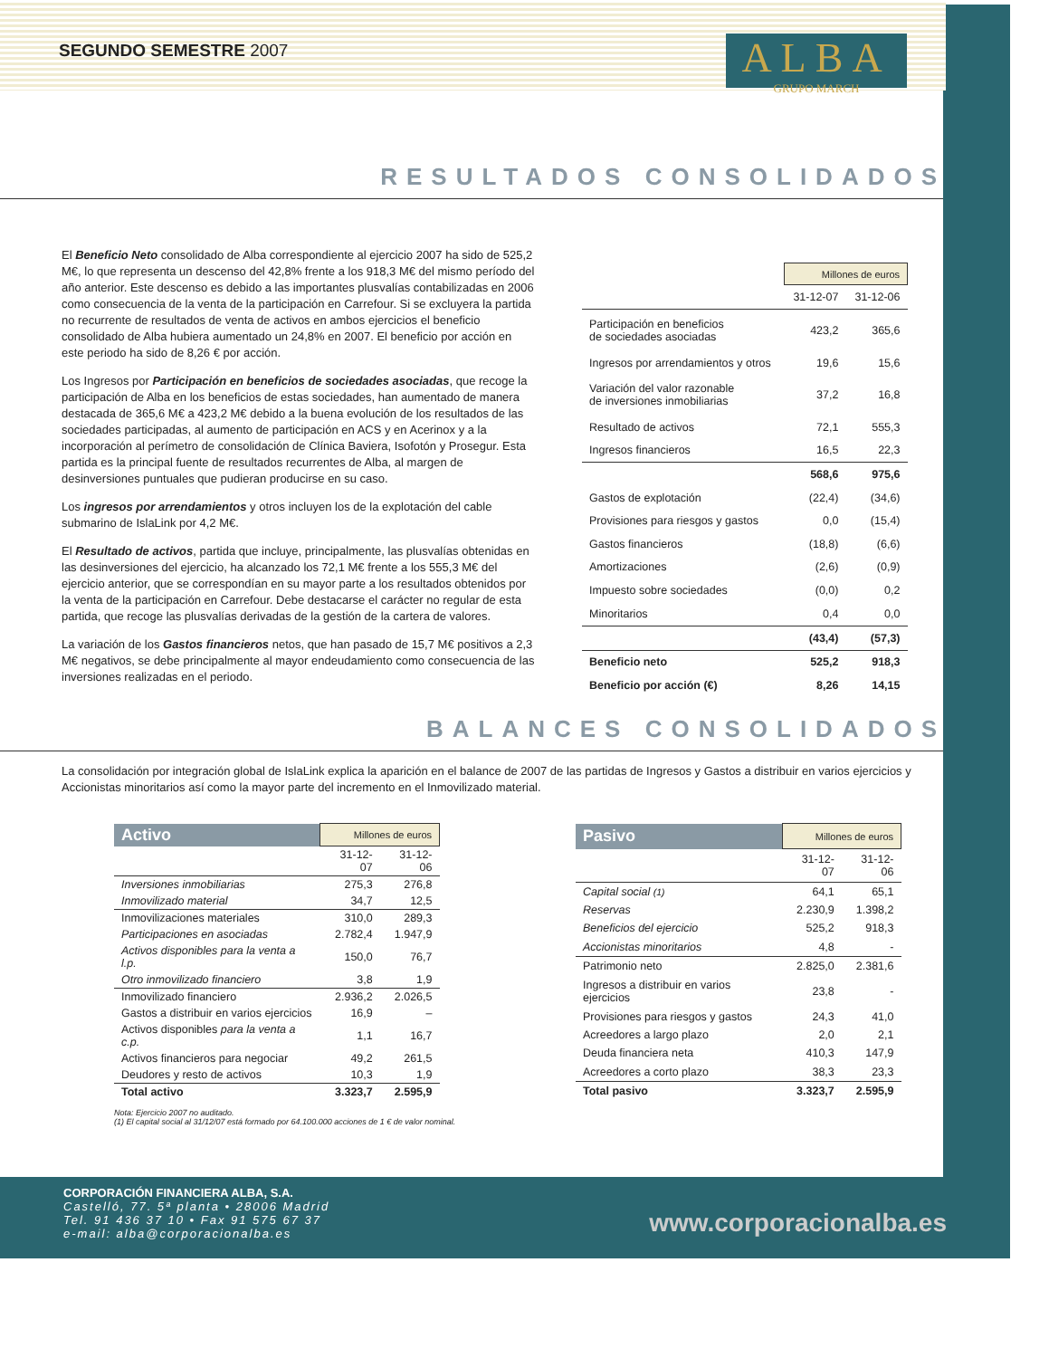SEGUNDO SEMESTRE 2007
ALBA
GRUPO MARCH
RESULTADOS CONSOLIDADOS
El Beneficio Neto consolidado de Alba correspondiente al ejercicio 2007 ha sido de 525,2 M€, lo que representa un descenso del 42,8% frente a los 918,3 M€ del mismo período del año anterior. Este descenso es debido a las importantes plusvalías contabilizadas en 2006 como consecuencia de la venta de la participación en Carrefour. Si se excluyera la partida no recurrente de resultados de venta de activos en ambos ejercicios el beneficio consolidado de Alba hubiera aumentado un 24,8% en 2007. El beneficio por acción en este periodo ha sido de 8,26 € por acción.
Los Ingresos por Participación en beneficios de sociedades asociadas, que recoge la participación de Alba en los beneficios de estas sociedades, han aumentado de manera destacada de 365,6 M€ a 423,2 M€ debido a la buena evolución de los resultados de las sociedades participadas, al aumento de participación en ACS y en Acerinox y a la incorporación al perímetro de consolidación de Clínica Baviera, Isofotón y Prosegur. Esta partida es la principal fuente de resultados recurrentes de Alba, al margen de desinversiones puntuales que pudieran producirse en su caso.
Los ingresos por arrendamientos y otros incluyen los de la explotación del cable submarino de IslaLink por 4,2 M€.
El Resultado de activos, partida que incluye, principalmente, las plusvalías obtenidas en las desinversiones del ejercicio, ha alcanzado los 72,1 M€ frente a los 555,3 M€ del ejercicio anterior, que se correspondían en su mayor parte a los resultados obtenidos por la venta de la participación en Carrefour. Debe destacarse el carácter no regular de esta partida, que recoge las plusvalías derivadas de la gestión de la cartera de valores.
La variación de los Gastos financieros netos, que han pasado de 15,7 M€ positivos a 2,3 M€ negativos, se debe principalmente al mayor endeudamiento como consecuencia de las inversiones realizadas en el periodo.
| | Millones de euros | |
| | 31-12-07 | 31-12-06 |
| Participación en beneficios de sociedades asociadas | 423,2 | 365,6 |
| Ingresos por arrendamientos y otros | 19,6 | 15,6 |
| Variación del valor razonable de inversiones inmobiliarias | 37,2 | 16,8 |
| Resultado de activos | 72,1 | 555,3 |
| Ingresos financieros | 16,5 | 22,3 |
| | 568,6 | 975,6 |
| Gastos de explotación | (22,4) | (34,6) |
| Provisiones para riesgos y gastos | 0,0 | (15,4) |
| Gastos financieros | (18,8) | (6,6) |
| Amortizaciones | (2,6) | (0,9) |
| Impuesto sobre sociedades | (0,0) | 0,2 |
| Minoritarios | 0,4 | 0,0 |
| | (43,4) | (57,3) |
| Beneficio neto | 525,2 | 918,3 |
| Beneficio por acción (€) | 8,26 | 14,15 |
BALANCES CONSOLIDADOS
La consolidación por integración global de IslaLink explica la aparición en el balance de 2007 de las partidas de Ingresos y Gastos a distribuir en varios ejercicios y Accionistas minoritarios así como la mayor parte del incremento en el Inmovilizado material.
| Activo | Millones de euros | |
| --- | --- | --- |
| | 31-12-07 | 31-12-06 |
| Inversiones inmobiliarias | 275,3 | 276,8 |
| Inmovilizado material | 34,7 | 12,5 |
| Inmovilizaciones materiales | 310,0 | 289,3 |
| Participaciones en asociadas | 2.782,4 | 1.947,9 |
| Activos disponibles para la venta a l.p. | 150,0 | 76,7 |
| Otro inmovilizado financiero | 3,8 | 1,9 |
| Inmovilizado financiero | 2.936,2 | 2.026,5 |
| Gastos a distribuir en varios ejercicios | 16,9 | – |
| Activos disponibles para la venta a c.p. | 1,1 | 16,7 |
| Activos financieros para negociar | 49,2 | 261,5 |
| Deudores y resto de activos | 10,3 | 1,9 |
| Total activo | 3.323,7 | 2.595,9 |
| Pasivo | Millones de euros | |
| --- | --- | --- |
| | 31-12-07 | 31-12-06 |
| Capital social (1) | 64,1 | 65,1 |
| Reservas | 2.230,9 | 1.398,2 |
| Beneficios del ejercicio | 525,2 | 918,3 |
| Accionistas minoritarios | 4,8 | - |
| Patrimonio neto | 2.825,0 | 2.381,6 |
| Ingresos a distribuir en varios ejercicios | 23,8 | - |
| Provisiones para riesgos y gastos | 24,3 | 41,0 |
| Acreedores a largo plazo | 2,0 | 2,1 |
| Deuda financiera neta | 410,3 | 147,9 |
| Acreedores a corto plazo | 38,3 | 23,3 |
| Total pasivo | 3.323,7 | 2.595,9 |
Nota: Ejercicio 2007 no auditado.
(1) El capital social al 31/12/07 está formado por 64.100.000 acciones de 1 € de valor nominal.
CORPORACIÓN FINANCIERA ALBA, S.A.
Castelló, 77. 5ª planta • 28006 Madrid
Tel. 91 436 37 10 • Fax 91 575 67 37
e-mail: alba@corporacionalba.es
www.corporacionalba.es